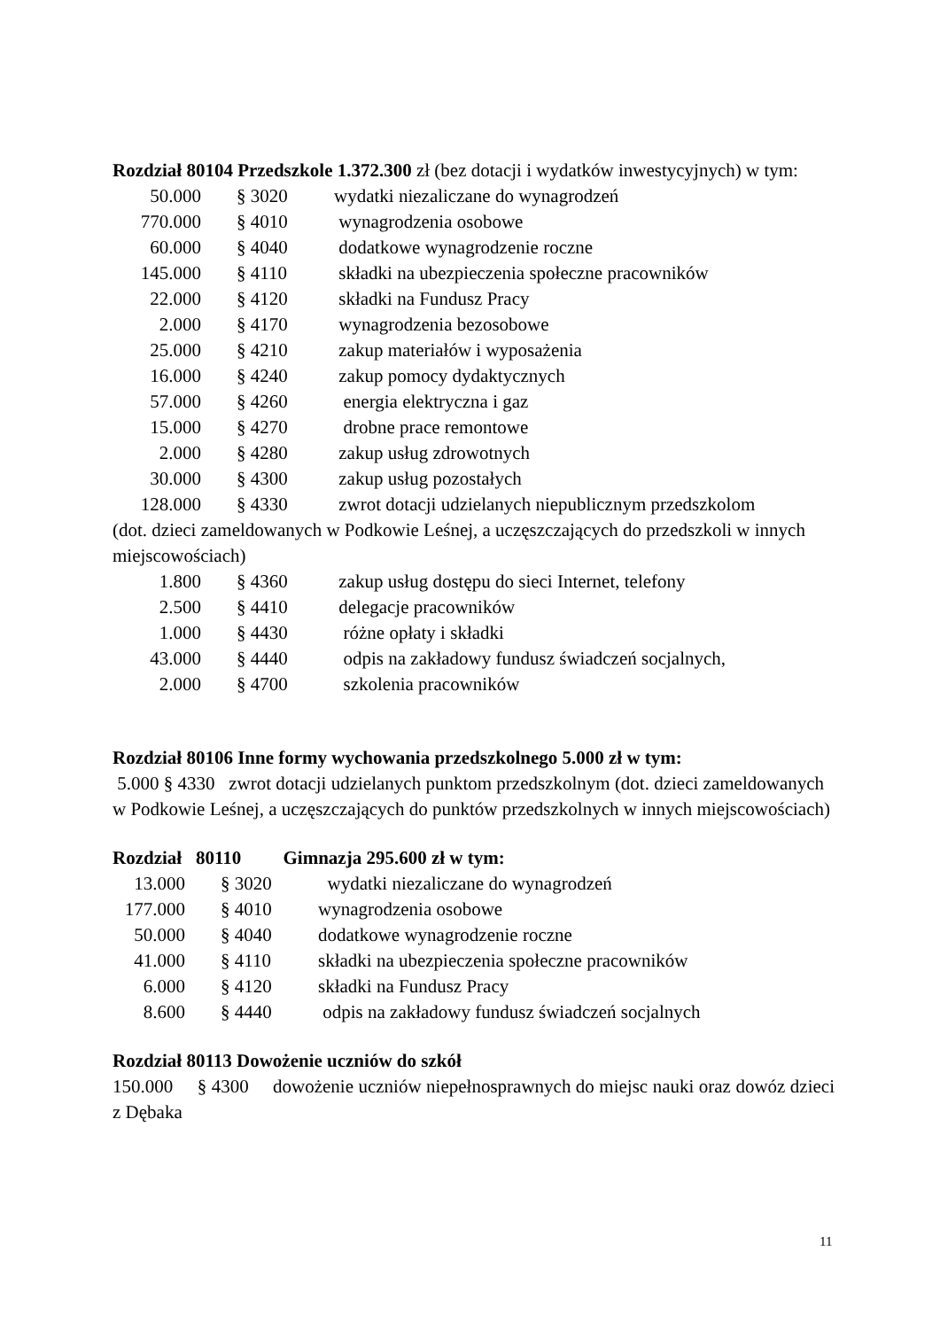Rozdział 80104 Przedszkole 1.372.300 zł (bez dotacji i wydatków inwestycyjnych) w tym:
50.000 § 3020 wydatki niezaliczane do wynagrodzeń
770.000 § 4010 wynagrodzenia osobowe
60.000 § 4040 dodatkowe wynagrodzenie roczne
145.000 § 4110 składki na ubezpieczenia społeczne pracowników
22.000 § 4120 składki na Fundusz Pracy
2.000 § 4170 wynagrodzenia bezosobowe
25.000 § 4210 zakup materiałów i wyposażenia
16.000 § 4240 zakup pomocy dydaktycznych
57.000 § 4260 energia elektryczna i gaz
15.000 § 4270 drobne prace remontowe
2.000 § 4280 zakup usług zdrowotnych
30.000 § 4300 zakup usług pozostałych
128.000 § 4330 zwrot dotacji udzielanych niepublicznym przedszkolom
(dot. dzieci zameldowanych w Podkowie Leśnej, a uczęszczających do przedszkoli w innych miejscowościach)
1.800 § 4360 zakup usług dostępu do sieci Internet, telefony
2.500 § 4410 delegacje pracowników
1.000 § 4430 różne opłaty i składki
43.000 § 4440 odpis na zakładowy fundusz świadczeń socjalnych,
2.000 § 4700 szkolenia pracowników
Rozdział 80106 Inne formy wychowania przedszkolnego 5.000 zł w tym:
5.000 § 4330 zwrot dotacji udzielanych punktom przedszkolnym (dot. dzieci zameldowanych w Podkowie Leśnej, a uczęszczających do punktów przedszkolnych w innych miejscowościach)
Rozdział 80110 Gimnazja 295.600 zł w tym:
13.000 § 3020 wydatki niezaliczane do wynagrodzeń
177.000 § 4010 wynagrodzenia osobowe
50.000 § 4040 dodatkowe wynagrodzenie roczne
41.000 § 4110 składki na ubezpieczenia społeczne pracowników
6.000 § 4120 składki na Fundusz Pracy
8.600 § 4440 odpis na zakładowy fundusz świadczeń socjalnych
Rozdział 80113 Dowożenie uczniów do szkół
150.000 § 4300 dowożenie uczniów niepełnosprawnych do miejsc nauki oraz dowóz dzieci z Dębaka
11